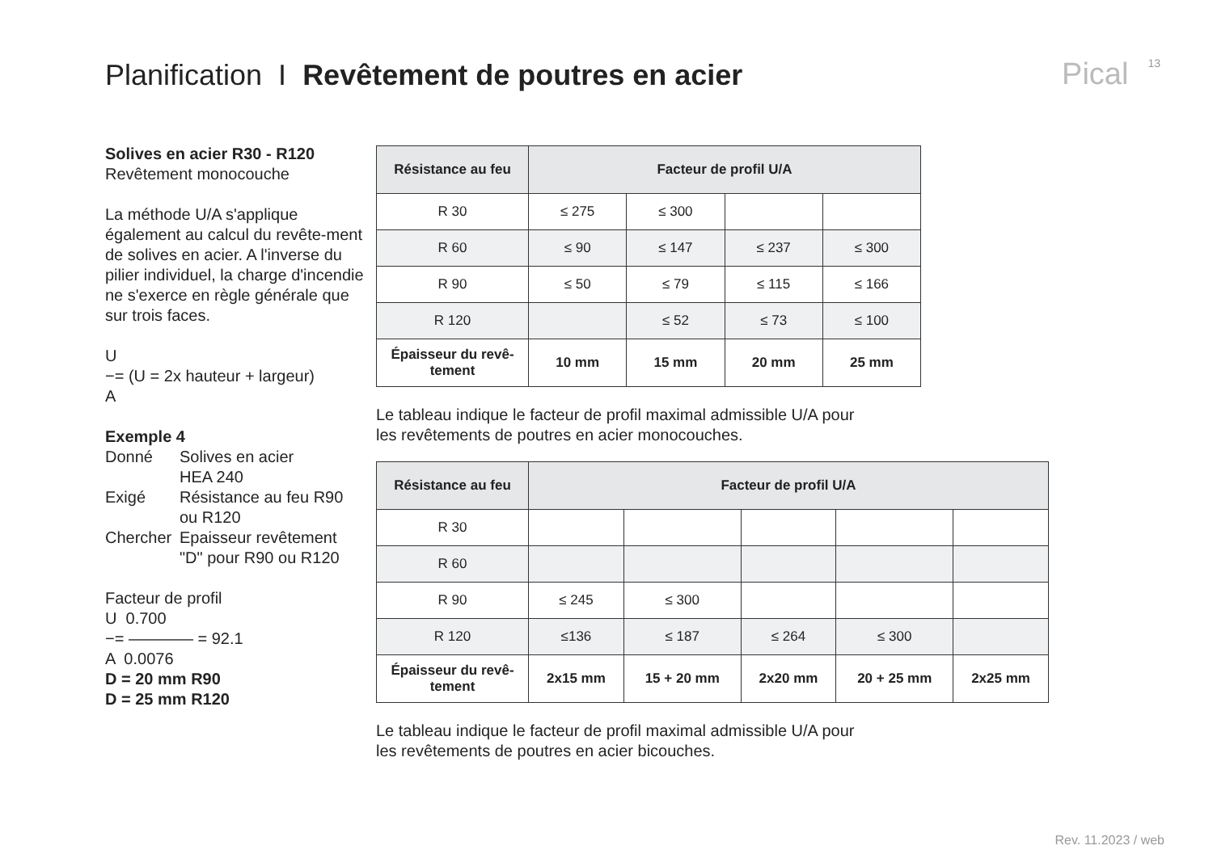Planification I Revêtement de poutres en acier
Pical 13
Solives en acier R30 - R120
Revêtement monocouche
La méthode U/A s'applique également au calcul du revête-ment de solives en acier. A l'inverse du pilier individuel, la charge d'incendie ne s'exerce en règle générale que sur trois faces.
U
−= (U = 2x hauteur + largeur)
A
Exemple 4
Donné Solives en acier
HEA 240
Exigé Résistance au feu R90
ou R120
Chercher Epaisseur revêtement
"D" pour R90 ou R120
Facteur de profil
U 0.700
−= ———— = 92.1
A 0.0076
D = 20 mm R90
D = 25 mm R120
| Résistance au feu | Facteur de profil U/A | | | |
| --- | --- | --- | --- | --- |
| R 30 | ≤ 275 | ≤ 300 | | |
| R 60 | ≤ 90 | ≤ 147 | ≤ 237 | ≤ 300 |
| R 90 | ≤ 50 | ≤ 79 | ≤ 115 | ≤ 166 |
| R 120 | | ≤ 52 | ≤ 73 | ≤ 100 |
| Épaisseur du revê- tement | 10 mm | 15 mm | 20 mm | 25 mm |
Le tableau indique le facteur de profil maximal admissible U/A pour
les revêtements de poutres en acier monocouches.
| Résistance au feu | Facteur de profil U/A | | | | |
| --- | --- | --- | --- | --- | --- |
| R 30 | | | | | |
| R 60 | | | | | |
| R 90 | ≤ 245 | ≤ 300 | | | |
| R 120 | ≤136 | ≤ 187 | ≤ 264 | ≤ 300 | |
| Épaisseur du revê- tement | 2x15 mm | 15 + 20 mm | 2x20 mm | 20 + 25 mm | 2x25 mm |
Le tableau indique le facteur de profil maximal admissible U/A pour
les revêtements de poutres en acier bicouches.
Rev. 11.2023 / web